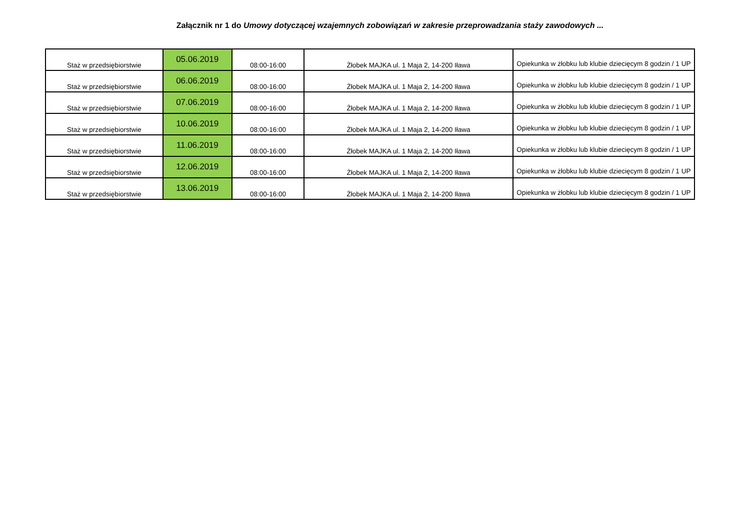Załącznik nr 1 do Umowy dotyczącej wzajemnych zobowiązań w zakresie przeprowadzania staży zawodowych ...
| Staż w przedsiębiorstwie | 05.06.2019 | 08:00-16:00 | Żłobek MAJKA ul. 1 Maja 2, 14-200 Iława | Opiekunka w żłobku lub klubie dziecięcym 8 godzin / 1 UP |
| Staż w przedsiębiorstwie | 06.06.2019 | 08:00-16:00 | Żłobek MAJKA ul. 1 Maja 2, 14-200 Iława | Opiekunka w żłobku lub klubie dziecięcym 8 godzin / 1 UP |
| Staż w przedsiębiorstwie | 07.06.2019 | 08:00-16:00 | Żłobek MAJKA ul. 1 Maja 2, 14-200 Iława | Opiekunka w żłobku lub klubie dziecięcym 8 godzin / 1 UP |
| Staż w przedsiębiorstwie | 10.06.2019 | 08:00-16:00 | Żłobek MAJKA ul. 1 Maja 2, 14-200 Iława | Opiekunka w żłobku lub klubie dziecięcym 8 godzin / 1 UP |
| Staż w przedsiębiorstwie | 11.06.2019 | 08:00-16:00 | Żłobek MAJKA ul. 1 Maja 2, 14-200 Iława | Opiekunka w żłobku lub klubie dziecięcym 8 godzin / 1 UP |
| Staż w przedsiębiorstwie | 12.06.2019 | 08:00-16:00 | Żłobek MAJKA ul. 1 Maja 2, 14-200 Iława | Opiekunka w żłobku lub klubie dziecięcym 8 godzin / 1 UP |
| Staż w przedsiębiorstwie | 13.06.2019 | 08:00-16:00 | Żłobek MAJKA ul. 1 Maja 2, 14-200 Iława | Opiekunka w żłobku lub klubie dziecięcym 8 godzin / 1 UP |